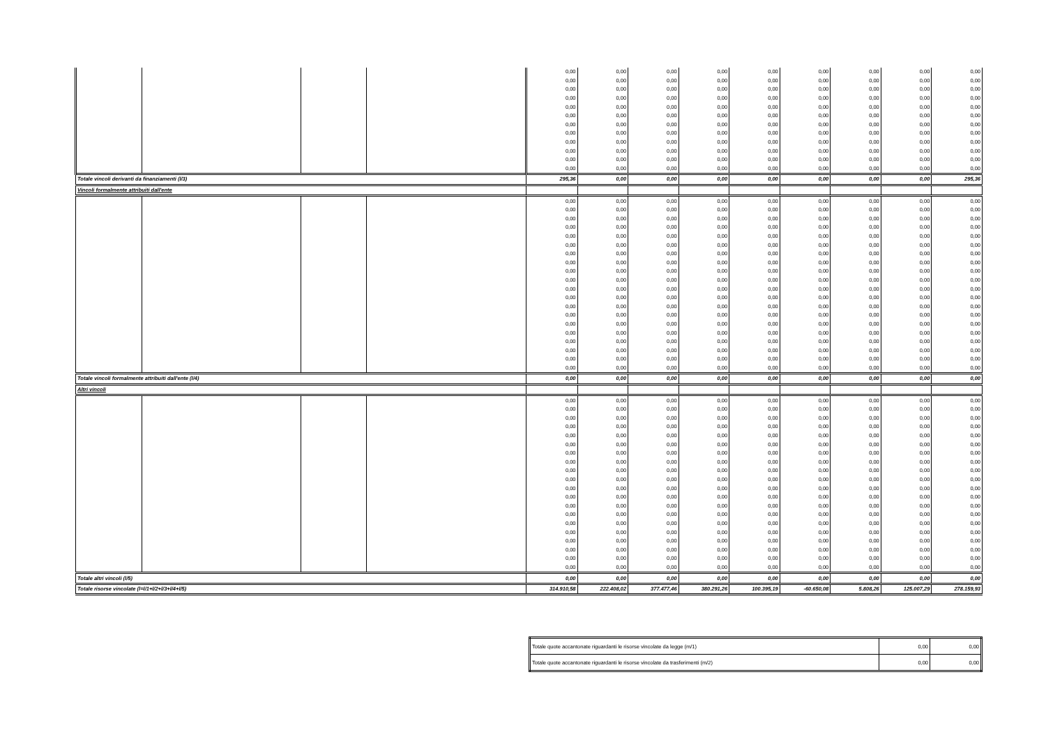| | | | | 0,00 | 0,00 | 0,00 | 0,00 | 0,00 | 0,00 | 0,00 | 0,00 | 0,00 |
| | | | | 0,00 | 0,00 | 0,00 | 0,00 | 0,00 | 0,00 | 0,00 | 0,00 | 0,00 |
| | | | | 0,00 | 0,00 | 0,00 | 0,00 | 0,00 | 0,00 | 0,00 | 0,00 | 0,00 |
| | | | | 0,00 | 0,00 | 0,00 | 0,00 | 0,00 | 0,00 | 0,00 | 0,00 | 0,00 |
| | | | | 0,00 | 0,00 | 0,00 | 0,00 | 0,00 | 0,00 | 0,00 | 0,00 | 0,00 |
| | | | | 0,00 | 0,00 | 0,00 | 0,00 | 0,00 | 0,00 | 0,00 | 0,00 | 0,00 |
| | | | | 0,00 | 0,00 | 0,00 | 0,00 | 0,00 | 0,00 | 0,00 | 0,00 | 0,00 |
| | | | | 0,00 | 0,00 | 0,00 | 0,00 | 0,00 | 0,00 | 0,00 | 0,00 | 0,00 |
| | | | | 0,00 | 0,00 | 0,00 | 0,00 | 0,00 | 0,00 | 0,00 | 0,00 | 0,00 |
| | | | | 0,00 | 0,00 | 0,00 | 0,00 | 0,00 | 0,00 | 0,00 | 0,00 | 0,00 |
| | | | | 0,00 | 0,00 | 0,00 | 0,00 | 0,00 | 0,00 | 0,00 | 0,00 | 0,00 |
| | | | | 0,00 | 0,00 | 0,00 | 0,00 | 0,00 | 0,00 | 0,00 | 0,00 | 0,00 |
| Totale vincoli derivanti da finanziamenti (l/3) | | | | 295,36 | 0,00 | 0,00 | 0,00 | 0,00 | 0,00 | 0,00 | 0,00 | 295,36 |
| Vincoli formalmente attribuiti dall'ente | | | | | | | | | | | | |
| | | | | 0,00 | 0,00 | 0,00 | 0,00 | 0,00 | 0,00 | 0,00 | 0,00 | 0,00 |
| | | | | 0,00 | 0,00 | 0,00 | 0,00 | 0,00 | 0,00 | 0,00 | 0,00 | 0,00 |
| | | | | 0,00 | 0,00 | 0,00 | 0,00 | 0,00 | 0,00 | 0,00 | 0,00 | 0,00 |
| | | | | 0,00 | 0,00 | 0,00 | 0,00 | 0,00 | 0,00 | 0,00 | 0,00 | 0,00 |
| | | | | 0,00 | 0,00 | 0,00 | 0,00 | 0,00 | 0,00 | 0,00 | 0,00 | 0,00 |
| | | | | 0,00 | 0,00 | 0,00 | 0,00 | 0,00 | 0,00 | 0,00 | 0,00 | 0,00 |
| | | | | 0,00 | 0,00 | 0,00 | 0,00 | 0,00 | 0,00 | 0,00 | 0,00 | 0,00 |
| | | | | 0,00 | 0,00 | 0,00 | 0,00 | 0,00 | 0,00 | 0,00 | 0,00 | 0,00 |
| | | | | 0,00 | 0,00 | 0,00 | 0,00 | 0,00 | 0,00 | 0,00 | 0,00 | 0,00 |
| | | | | 0,00 | 0,00 | 0,00 | 0,00 | 0,00 | 0,00 | 0,00 | 0,00 | 0,00 |
| | | | | 0,00 | 0,00 | 0,00 | 0,00 | 0,00 | 0,00 | 0,00 | 0,00 | 0,00 |
| | | | | 0,00 | 0,00 | 0,00 | 0,00 | 0,00 | 0,00 | 0,00 | 0,00 | 0,00 |
| | | | | 0,00 | 0,00 | 0,00 | 0,00 | 0,00 | 0,00 | 0,00 | 0,00 | 0,00 |
| | | | | 0,00 | 0,00 | 0,00 | 0,00 | 0,00 | 0,00 | 0,00 | 0,00 | 0,00 |
| | | | | 0,00 | 0,00 | 0,00 | 0,00 | 0,00 | 0,00 | 0,00 | 0,00 | 0,00 |
| | | | | 0,00 | 0,00 | 0,00 | 0,00 | 0,00 | 0,00 | 0,00 | 0,00 | 0,00 |
| | | | | 0,00 | 0,00 | 0,00 | 0,00 | 0,00 | 0,00 | 0,00 | 0,00 | 0,00 |
| | | | | 0,00 | 0,00 | 0,00 | 0,00 | 0,00 | 0,00 | 0,00 | 0,00 | 0,00 |
| | | | | 0,00 | 0,00 | 0,00 | 0,00 | 0,00 | 0,00 | 0,00 | 0,00 | 0,00 |
| | | | | 0,00 | 0,00 | 0,00 | 0,00 | 0,00 | 0,00 | 0,00 | 0,00 | 0,00 |
| Totale vincoli formalmente attribuiti dall'ente (l/4) | | | | 0,00 | 0,00 | 0,00 | 0,00 | 0,00 | 0,00 | 0,00 | 0,00 | 0,00 |
| Altri vincoli | | | | | | | | | | | | |
| | | | | 0,00 | 0,00 | 0,00 | 0,00 | 0,00 | 0,00 | 0,00 | 0,00 | 0,00 |
| | | | | 0,00 | 0,00 | 0,00 | 0,00 | 0,00 | 0,00 | 0,00 | 0,00 | 0,00 |
| | | | | 0,00 | 0,00 | 0,00 | 0,00 | 0,00 | 0,00 | 0,00 | 0,00 | 0,00 |
| | | | | 0,00 | 0,00 | 0,00 | 0,00 | 0,00 | 0,00 | 0,00 | 0,00 | 0,00 |
| | | | | 0,00 | 0,00 | 0,00 | 0,00 | 0,00 | 0,00 | 0,00 | 0,00 | 0,00 |
| | | | | 0,00 | 0,00 | 0,00 | 0,00 | 0,00 | 0,00 | 0,00 | 0,00 | 0,00 |
| | | | | 0,00 | 0,00 | 0,00 | 0,00 | 0,00 | 0,00 | 0,00 | 0,00 | 0,00 |
| | | | | 0,00 | 0,00 | 0,00 | 0,00 | 0,00 | 0,00 | 0,00 | 0,00 | 0,00 |
| | | | | 0,00 | 0,00 | 0,00 | 0,00 | 0,00 | 0,00 | 0,00 | 0,00 | 0,00 |
| | | | | 0,00 | 0,00 | 0,00 | 0,00 | 0,00 | 0,00 | 0,00 | 0,00 | 0,00 |
| | | | | 0,00 | 0,00 | 0,00 | 0,00 | 0,00 | 0,00 | 0,00 | 0,00 | 0,00 |
| | | | | 0,00 | 0,00 | 0,00 | 0,00 | 0,00 | 0,00 | 0,00 | 0,00 | 0,00 |
| | | | | 0,00 | 0,00 | 0,00 | 0,00 | 0,00 | 0,00 | 0,00 | 0,00 | 0,00 |
| | | | | 0,00 | 0,00 | 0,00 | 0,00 | 0,00 | 0,00 | 0,00 | 0,00 | 0,00 |
| | | | | 0,00 | 0,00 | 0,00 | 0,00 | 0,00 | 0,00 | 0,00 | 0,00 | 0,00 |
| | | | | 0,00 | 0,00 | 0,00 | 0,00 | 0,00 | 0,00 | 0,00 | 0,00 | 0,00 |
| | | | | 0,00 | 0,00 | 0,00 | 0,00 | 0,00 | 0,00 | 0,00 | 0,00 | 0,00 |
| | | | | 0,00 | 0,00 | 0,00 | 0,00 | 0,00 | 0,00 | 0,00 | 0,00 | 0,00 |
| | | | | 0,00 | 0,00 | 0,00 | 0,00 | 0,00 | 0,00 | 0,00 | 0,00 | 0,00 |
| | | | | 0,00 | 0,00 | 0,00 | 0,00 | 0,00 | 0,00 | 0,00 | 0,00 | 0,00 |
| Totale altri vincoli (l/5) | | | | 0,00 | 0,00 | 0,00 | 0,00 | 0,00 | 0,00 | 0,00 | 0,00 | 0,00 |
| Totale risorse vincolate (l=l/1+l/2+l/3+l/4+l/5) | | | | 314.910,58 | 222.408,02 | 377.477,46 | 380.291,26 | 100.395,19 | -60.650,08 | 5.808,26 | 125.007,29 | 278.159,93 |
| Totale quote accantonate riguardanti le risorse vincolate da legge (m/1) | 0,00 | 0,00 |
| Totale quote accantonate riguardanti le risorse vincolate da trasferimenti (m/2) | 0,00 | 0,00 |